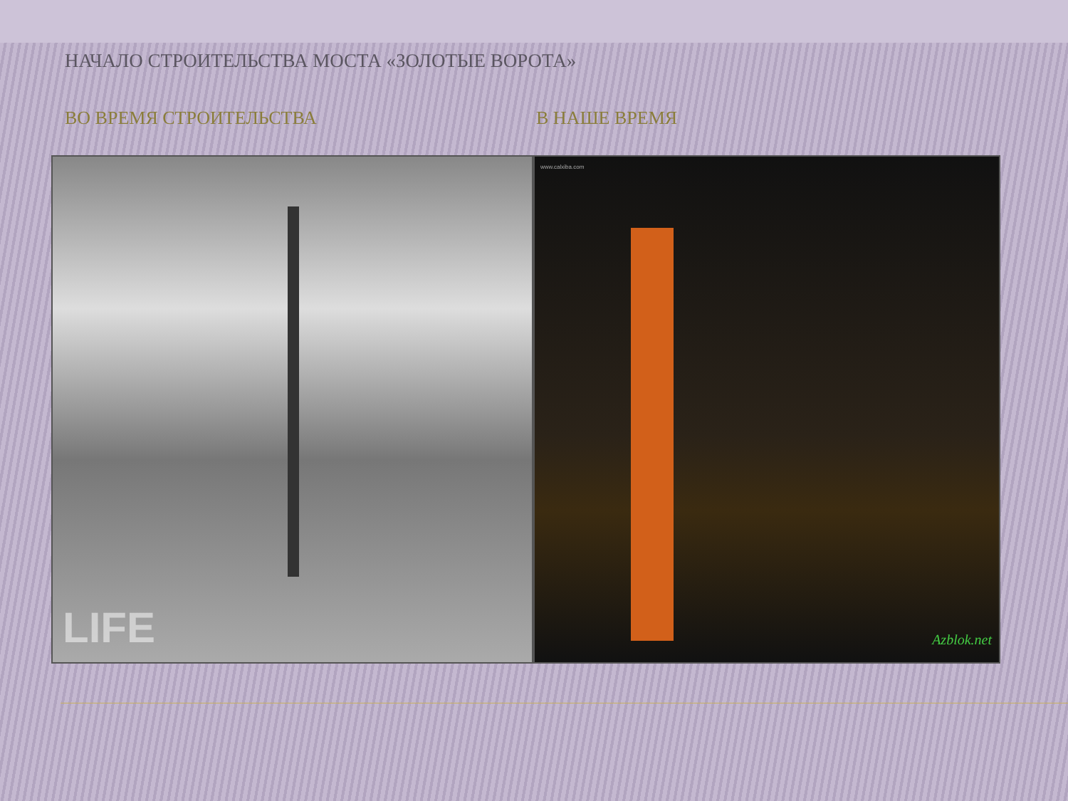НАЧАЛО СТРОИТЕЛЬСТВА МОСТА «ЗОЛОТЫЕ ВОРОТА»
ВО ВРЕМЯ СТРОИТЕЛЬСТВА В НАШЕ ВРЕМЯ
LIFE
www.calxiba.com
Azblok.net